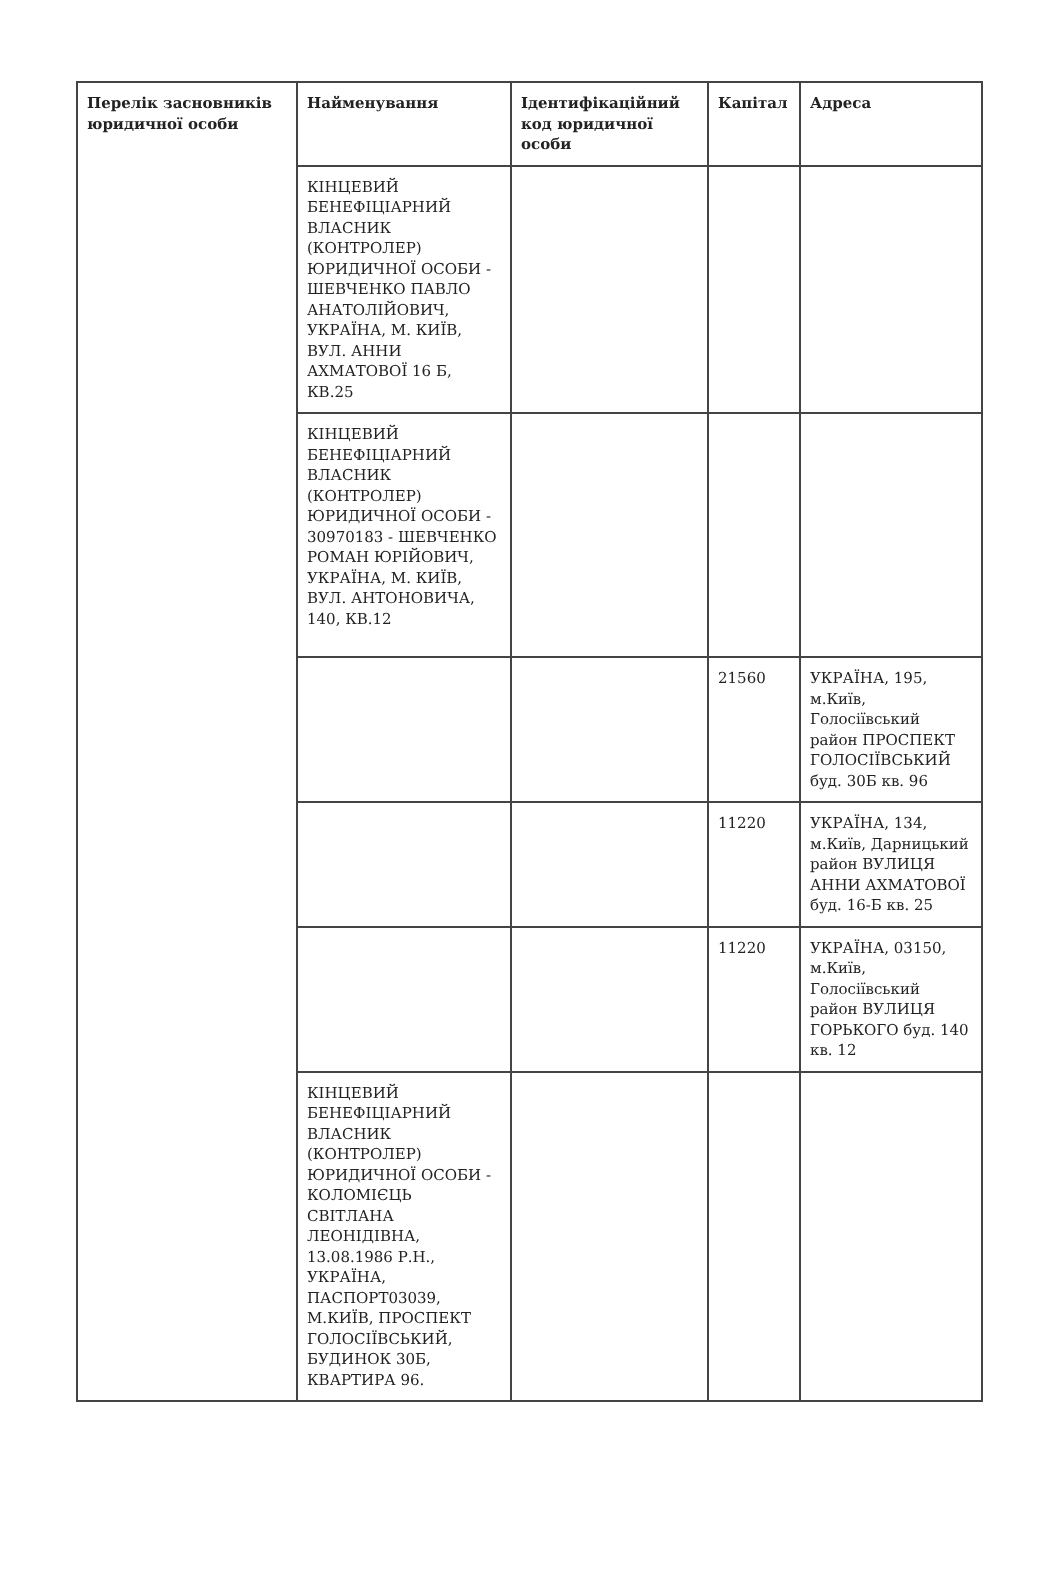| Перелік засновників юридичної особи | Найменування | Ідентифікаційний код юридичної особи | Капітал | Адреса |
| --- | --- | --- | --- | --- |
| | КІНЦЕВИЙ БЕНЕФІЦІАРНИЙ ВЛАСНИК (КОНТРОЛЕР) ЮРИДИЧНОЇ ОСОБИ - ШЕВЧЕНКО ПАВЛО АНАТОЛІЙОВИЧ, УКРАЇНА, М. КИЇВ, ВУЛ. АННИ АХМАТОВОЇ 16 Б, КВ.25 | | | |
| | КІНЦЕВИЙ БЕНЕФІЦІАРНИЙ ВЛАСНИК (КОНТРОЛЕР) ЮРИДИЧНОЇ ОСОБИ - 30970183 - ШЕВЧЕНКО РОМАН ЮРІЙОВИЧ, УКРАЇНА, М. КИЇВ, ВУЛ. АНТОНОВИЧА, 140, КВ.12 | | | |
| | | | 21560 | УКРАЇНА, 195, м.Київ, Голосіївський район ПРОСПЕКТ ГОЛОСІЇВСЬКИЙ буд. 30Б кв. 96 |
| | | | 11220 | УКРАЇНА, 134, м.Київ, Дарницький район ВУЛИЦЯ АННИ АХМАТОВОЇ буд. 16-Б кв. 25 |
| | | | 11220 | УКРАЇНА, 03150, м.Київ, Голосіївський район ВУЛИЦЯ ГОРЬКОГО буд. 140 кв. 12 |
| | КІНЦЕВИЙ БЕНЕФІЦІАРНИЙ ВЛАСНИК (КОНТРОЛЕР) ЮРИДИЧНОЇ ОСОБИ - КОЛОМІЄЦЬ СВІТЛАНА ЛЕОНІДІВНА, 13.08.1986 Р.Н., УКРАЇНА, ПАСПОРТ03039, М.КИЇВ, ПРОСПЕКТ ГОЛОСІЇВСЬКИЙ, БУДИНОК 30Б, КВАРТИРА 96. | | | |